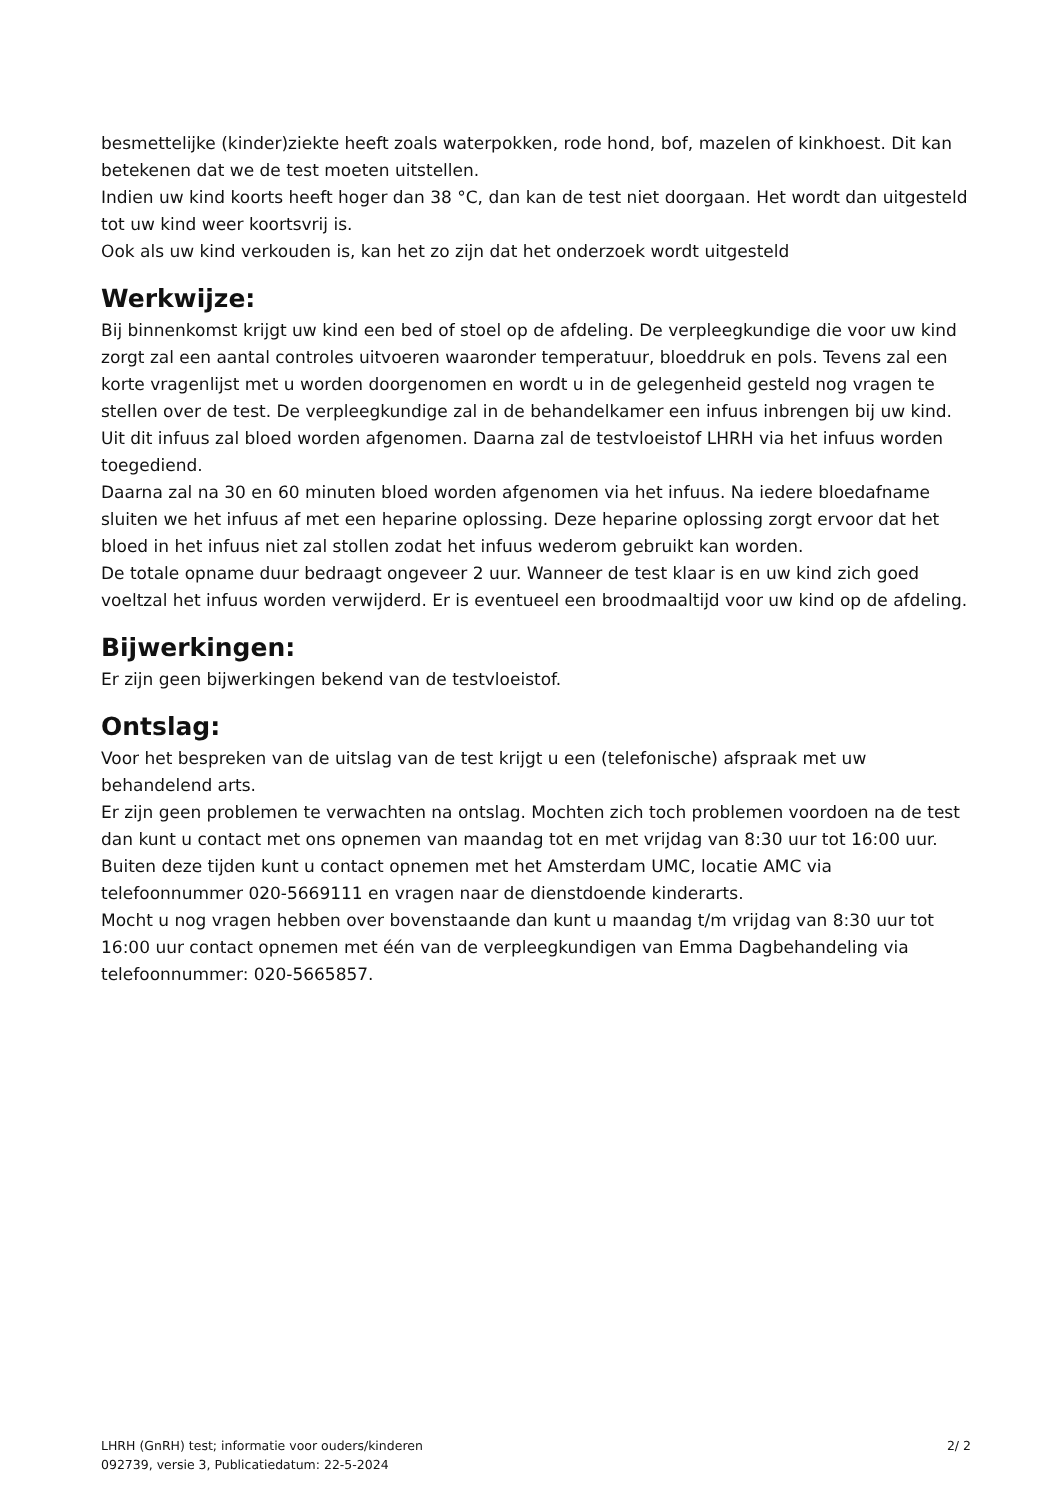besmettelijke (kinder)ziekte heeft zoals waterpokken, rode hond, bof, mazelen of kinkhoest. Dit kan betekenen dat we de test moeten uitstellen.
Indien uw kind koorts heeft hoger dan 38 °C, dan kan de test niet doorgaan. Het wordt dan uitgesteld tot uw kind weer koortsvrij is.
Ook als uw kind verkouden is, kan het zo zijn dat het onderzoek wordt uitgesteld
Werkwijze:
Bij binnenkomst krijgt uw kind een bed of stoel op de afdeling. De verpleegkundige die voor uw kind zorgt zal een aantal controles uitvoeren waaronder temperatuur, bloeddruk en pols. Tevens zal een korte vragenlijst met u worden doorgenomen en wordt u in de gelegenheid gesteld nog vragen te stellen over de test. De verpleegkundige zal in de behandelkamer een infuus inbrengen bij uw kind.
Uit dit infuus zal bloed worden afgenomen. Daarna zal de testvloeistof LHRH via het infuus worden toegediend.
Daarna zal na 30 en 60 minuten bloed worden afgenomen via het infuus. Na iedere bloedafname sluiten we het infuus af met een heparine oplossing. Deze heparine oplossing zorgt ervoor dat het bloed in het infuus niet zal stollen zodat het infuus wederom gebruikt kan worden.
De totale opname duur bedraagt ongeveer 2 uur. Wanneer de test klaar is en uw kind zich goed voeltzal het infuus worden verwijderd. Er is eventueel een broodmaaltijd voor uw kind op de afdeling.
Bijwerkingen:
Er zijn geen bijwerkingen bekend van de testvloeistof.
Ontslag:
Voor het bespreken van de uitslag van de test krijgt u een (telefonische) afspraak met uw behandelend arts.
Er zijn geen problemen te verwachten na ontslag. Mochten zich toch problemen voordoen na de test dan kunt u contact met ons opnemen van maandag tot en met vrijdag van 8:30 uur tot 16:00 uur.
Buiten deze tijden kunt u contact opnemen met het Amsterdam UMC, locatie AMC via telefoonnummer 020-5669111 en vragen naar de dienstdoende kinderarts.
Mocht u nog vragen hebben over bovenstaande dan kunt u maandag t/m vrijdag van 8:30 uur tot 16:00 uur contact opnemen met één van de verpleegkundigen van Emma Dagbehandeling via telefoonnummer: 020-5665857.
LHRH (GnRH) test; informatie voor ouders/kinderen
092739, versie 3, Publicatiedatum: 22-5-2024
2/ 2